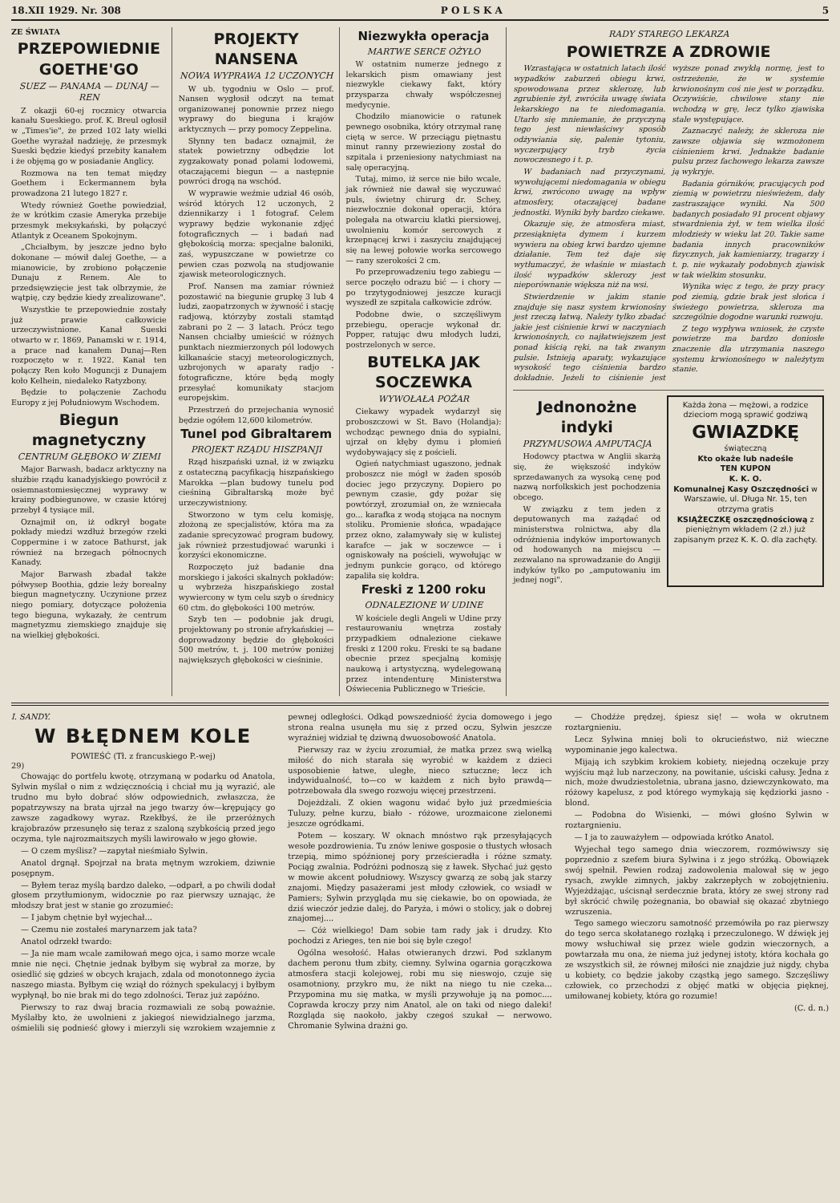18.XII 1929. Nr. 308 P O L S K A 5
ZE ŚWIATA
PRZEPOWIEDNIE GOETHE'GO
SUEZ — PANAMA — DUNAJ — REN
Z okazji 60-ej rocznicy otwarcia kanału Sueskiego. prof. K. Breul ogłosił w „Times'ie", że przed 102 laty wielki Goethe wyrażał nadzieję, że przesmyk Sueski będzie kiedyś przebity kanałem i że objęmą go w posiadanie Anglicy.
Rozmowa na ten temat między Goethem i Eckermannem była prowadzona 21 lutego 1827 r.
Wtedy również Goethe powiedział, że w krótkim czasie Ameryka przebije przesmyk meksykański, by połączyć Atlantyk z Oceanem Spokojnym.
„Chciałbym, by jeszcze jedno było dokonane — mówił dalej Goethe, — a mianowicie, by zrobiono połączenie Dunaju z Renem. Ale to przedsięwzięcie jest tak olbrzymie, że wątpię, czy będzie kiedy zrealizowane".
Wszystkie te przepowiednie zostały już prawie całkowicie urzeczywistnione. Kanał Sueski otwarto w r. 1869, Panamski w r. 1914, a prace nad kanałem Dunaj—Ren rozpoczęto w r. 1922. Kanał ten połączy Ren koło Moguncji z Dunajem koło Kelhein, niedaleko Ratyzbony.
Będzie to połączenie Zachodu Europy z jej Południowym Wschodem.
Biegun magnetyczny
CENTRUM GŁĘBOKO W ZIEMI
Major Barwash, badacz arktyczny na służbie rządu kanadyjskiego powrócił z osiemnastomiesięcznej wyprawy w krainy podbiegunowe, w czasie której przebył 4 tysiące mil.
Oznajmił on, iż odkrył bogate pokłady miedzi wzdłuż brzegów rzeki Coppermine i w zatoce Bathurst, jak również na brzegach północnych Kanady.
Major Barwash zbadał także półwysep Boothia, gdzie leży borealny biegun magnetyczny. Uczynione przez niego pomiary, dotyczące położenia tego bieguna, wykazały, że centrum magnetyzmu ziemskiego znajduje się na wielkiej głębokości.
PROJEKTY NANSENA
NOWA WYPRAWA 12 UCZONYCH
W ub. tygodniu w Oslo — prof. Nansen wygłosił odczyt na temat organizowanej ponownie przez niego wyprawy do bieguna i krajów arktycznych — przy pomocy Zeppelina.
Słynny ten badacz oznajmił, że statek powietrzny odbędzie lot zygzakowaty ponad polami lodowemi, otaczającemi biegun — a następnie powróci drogą na wschód.
W wyprawie weźmie udział 46 osób, wśród których 12 uczonych, 2 dziennikarzy i 1 fotograf. Celem wyprawy będzie wykonanie zdjęć fotograficznych — i badań nad głębokością morza: specjalne baloniki, zaś, wypuszczane w powietrze co pewien czas pozwolą na studjowanie zjawisk meteorologicznych.
Prof. Nansen ma zamiar również pozostawić na biegunie grupkę 3 lub 4 ludzi, zaopatrzonych w żywność i stację radjową, którzyby zostali stamtąd zabrani po 2 — 3 latach. Prócz tego Nansen chciałby umieścić w różnych punktach niezmierzonych pól lodowych kilkanaście stacyj meteorologicznych, uzbrojonych w aparaty radjo - fotograficzne, które będą mogły przesyłać komunikaty stacjom europejskim.
Przestrzeń do przejechania wynosić będzie ogółem 12,600 kilometrów.
Tunel pod Gibraltarem
PROJEKT RZĄDU HISZPANJI
Rząd hiszpański uznał, iż w związku z ostateczną pacyfikacją hiszpańskiego Marokka —plan budowy tunelu pod cieśniną Gibraltarską może być urzeczywistniony.
Stworzono w tym celu komisję, złożoną ze specjalistów, która ma za zadanie sprecyzować program budowy, jak również przestudjować warunki i korzyści ekonomiczne.
Rozpoczęto już badanie dna morskiego i jakości skalnych pokładów: u wybrzeża hiszpańskiego został wywiercony w tym celu szyb o średnicy 60 ctm. do głębokości 100 metrów.
Szyb ten — podobnie jak drugi, projektowany po stronie afrykańskiej — doprowadzony będzie do głębokości 500 metrów, t. j. 100 metrów poniżej największych głębokości w cieśninie.
Niezwykła operacja
MARTWE SERCE OŻYŁO
W ostatnim numerze jednego z lekarskich pism omawiany jest niezwykle ciekawy fakt, który przysparza chwały współczesnej medycynie.
Chodziło mianowicie o ratunek pewnego osobnika, który otrzymał ranę ciętą w serce. W przeciągu piętnastu minut ranny przewieziony został do szpitala i przeniesiony natychmiast na salę operacyjną.
Tutaj, mimo, iż serce nie biło wcale, jak również nie dawał się wyczuwać puls, świetny chirurg dr. Schey, niezwłocznie dokonał operacji, która polegała na otwarciu klatki piersiowej, uwolnieniu komór sercowych z krzepnącej krwi i zaszyciu znajdującej się na lewej połowie worka sercowego — rany szerokości 2 cm.
Po przeprowadzeniu tego zabiegu — serce poczęło odrazu bić — i chory — po trzytygodniowej jeszcze kuracji wyszedł ze szpitala całkowicie zdrów.
Podobne dwie, o szczęśliwym przebiegu, operacje wykonał dr. Popper, ratując dwu młodych ludzi, postrzelonych w serce.
BUTELKA JAK SOCZEWKA
WYWOŁAŁA POŻAR
Ciekawy wypadek wydarzył się proboszczowi w St. Bavo (Holandja): wchodząc pewnego dnia do sypialni, ujrzał on kłęby dymu i płomień wydobywający się z pościeli.
Ogień natychmiast ugaszono, jednak proboszcz nie mógł w żaden sposób dociec jego przyczyny. Dopiero po pewnym czasie, gdy pożar się powtórzył, zrozumiał on, że wzniecała go... karafka z wodą stojąca na nocnym stoliku. Promienie słońca, wpadające przez okno, załamywały się w kulistej karafce — jak w soczewce — i ogniskowały na pościeli, wywołując w jednym punkcie gorąco, od którego zapaliła się kołdra.
Freski z 1200 roku
ODNALEZIONE W UDINE
W kościele degli Angeli w Udine przy restaurowaniu wnętrza zostały przypadkiem odnalezione ciekawe freski z 1200 roku. Freski te są badane obecnie przez specjalną komisję naukową i artystyczną, wydelegowaną przez intendenturę Ministerstwa Oświecenia Publicznego w Trieście.
RADY STAREGO LEKARZA
POWIETRZE A ZDROWIE
Wzrastająca w ostatnich latach ilość wypadków zaburzeń obiegu krwi, spowodowana przez sklerozę, lub zgrubienie żył, zwróciła uwagę świata lekarskiego na te niedomagania. Utarło się mniemanie, że przyczyną tego jest niewłaściwy sposób odżywiania się, palenie tytoniu, wyczerpujący tryb życia nowoczesnego i t. p.
W badaniach nad przyczynami, wywołującemi niedomagania w obiegu krwi, zwrócono uwagę na wpływ atmosfery, otaczającej badane jednostki. Wyniki były bardzo ciekawe.
Okazuje się, że atmosfera miast, przesiąknięta dymem i kurzem wywiera na obieg krwi bardzo ujemne działanie. Tem też daje się wytłumaczyć, że właśnie w miastach ilość wypadków sklerozy jest nieporównanie większa niż na wsi.
Stwierdzenie w jakim stanie znajduje się nasz system krwionośny jest rzeczą łatwą. Należy tylko zbadać jakie jest ciśnienie krwi w naczyniach krwionośnych, co najłatwiejszem jest ponad kiścią ręki, na tak zwanym pulsie. Istnieją aparaty, wykazujące wysokość tego ciśnienia bardzo dokładnie. Jeżeli to ciśnienie jest wyższe ponad zwykłą normę, jest to ostrzeżenie, że w systemie krwionośnym coś nie jest w porządku. Oczywiście, chwilowe stany nie wchodzą w grę, lecz tylko zjawiska stale występujące.
Zaznaczyć należy, że skleroza nie zawsze objawia się wzmożonem ciśnieniem krwi. Jednakże badanie pulsu przez fachowego lekarza zawsze ją wykryje.
Badania górników, pracujących pod ziemią w powietrzu nieświeżem, dały zastraszające wyniki. Na 500 badanych posiadało 91 procent objawy stwardnienia żył, w tem wielka ilość młodzieży w wieku lat 20. Takie same badania innych pracowników fizycznych, jak kamieniarzy, tragarzy i t. p. nie wykazały podobnych zjawisk w tak wielkim stosunku.
Wynika więc z tego, że przy pracy pod ziemią, gdzie brak jest słońca i świeżego powietrza, skleroza ma szczególnie dogodne warunki rozwoju.
Z tego wypływa wniosek, że czyste powietrze ma bardzo doniosłe znaczenie dla utrzymania naszego systemu krwionośnego w należytym stanie.
Jednonożne indyki
PRZYMUSOWA AMPUTACJA
Hodowcy ptactwa w Anglii skarżą się, że większość indyków sprzedawanych za wysoką cenę pod nazwą norfolkskich jest pochodzenia obcego.
W związku z tem jeden z deputowanych ma zażądać od ministerstwa rolnictwa, aby dla odróżnienia indyków importowanych od hodowanych na miejscu — zezwalano na sprowadzanie do Angiji indyków tylko po „amputowaniu im jednej nogi".
Każda żona — mężowi, a rodzice dzieciom mogą sprawić godziwą
GWIAZDKĘ
świąteczną
Kto okaże lub nadeśle
TEN KUPON
K. K. O.
Komunalnej Kasy Oszczędności w Warszawie, ul. Długa Nr. 15, ten otrzyma gratis
KSIĄŻECZKĘ oszczędnościową z pieniężnym wkładem (2 zł.) już zapisanym przez K. K. O. dla zachęty.
I. SANDY.
W BŁĘDNEM KOLE
POWIEŚĆ (Tł. z francuskiego P.-wej)
29)
Chowając do portfelu kwotę, otrzymaną w podarku od Anatola, Sylwin myślał o nim z wdzięcznością i chciał mu ją wyrazić, ale trudno mu było dobrać słów odpowiednich, zwłaszcza, że popatrzywszy na brata ujrzał na jego twarzy ów—krępujący go zawsze zagadkowy wyraz. Rzekłbyś, że ile przeróżnych krajobrazów przesunęło się teraz z szaloną szybkością przed jego oczyma, tyle najrozmaitszych myśli lawirowało w jego głowie.
— O czem myślisz? —zapytał nieśmiało Sylwin.
Anatol drgnął. Spojrzał na brata mętnym wzrokiem, dziwnie posępnym.
— Byłem teraz myślą bardzo daleko, —odparł, a po chwili dodał głosem przytłumionym, widocznie po raz pierwszy uznając, że młodszy brat jest w stanie go zrozumieć:
— I jabym chętnie był wyjechał...
— Czemu nie zostałeś marynarzem jak tata?
Anatol odrzekł twardo:
— Ja nie mam wcale zamiłowań mego ojca, i samo morze wcale mnie nie nęci. Chętnie jednak byłbym się wybrał za morze, by osiedlić się gdzieś w obcych krajach, zdala od monotonnego życia naszego miasta. Byłbym cię wziął do różnych spekulacyj i byłbym wypłynął, bo nie brak mi do tego zdolności. Teraz już zapóźno.
Pierwszy to raz dwaj bracia rozmawiali ze sobą poważnie. Myślałby kto, że uwolnieni z jakiegoś niewidzialnego jarzma, ośmielili się podnieść głowy i mierzyli się wzrokiem wzajemnie z pewnej odległości. Odkąd powszedniość życia domowego i jego strona realna usunęła mu się z przed oczu, Sylwin jeszcze wyraźniej widział tę dziwną dwuosobowość Anatola.
Pierwszy raz w życiu zrozumiał, że matka przez swą wielką miłość do nich starała się wyrobić w każdem z dzieci usposobienie łatwe, uległe, nieco sztuczne; lecz ich indywidualność, to—co w każdem z nich było prawdą—potrzebowała dla swego rozwoju więcej przestrzeni.
Dojeżdżali. Z okien wagonu widać było już przedmieścia Tuluzy, pełne kurzu, biało - różowe, urozmaicone zielonemi jeszcze ogródkami.
Potem — koszary. W oknach mnóstwo rąk przesyłających wesołe pozdrowienia. Tu znów leniwe gosposie o tłustych włosach trzepią, mimo spóźnionej pory prześcieradła i różne szmaty. Pociąg zwalnia. Podróżni podnoszą się z ławek. Słychać już gęsto w mowie akcent południowy. Wszyscy gwarzą ze sobą jak starzy znajomi. Między pasażerami jest młody człowiek, co wsiadł w Pamiers; Sylwin przygląda mu się ciekawie, bo on opowiada, że dziś wieczór jedzie dalej, do Paryża, i mówi o stolicy, jak o dobrej znajomej....
— Cóż wielkiego! Dam sobie tam rady jak i drudzy. Kto pochodzi z Arieges, ten nie boi się byle czego!
Ogólna wesołość. Hałas otwieranych drzwi. Pod szklanym dachem peronu tłum zbity, ciemny. Sylwina ogarnia gorączkowa atmosfera stacji kolejowej, robi mu się nieswojo, czuje się osamotniony, przykro mu, że nikt na niego tu nie czeka... Przypomina mu się matka, w myśli przywołuje ją na pomoc.... Coprawda kroczy przy nim Anatol, ale on taki od niego daleki! Rozgląda się naokoło, jakby czegoś szukał — nerwowo. Chromanie Sylwina drażni go.
— Chodźże prędzej, śpiesz się! — woła w okrutnem roztargnieniu.
Lecz Sylwina mniej boli to okrucieństwo, niż wieczne wypominanie jego kalectwa.
Mijają ich szybkim krokiem kobiety, niejedną oczekuje przy wyjściu mąż lub narzeczony, na powitanie, uściski całusy. Jedna z nich, może dwudziestoletnia, ubrana jasno, dziewczynkowato, ma różowy kapelusz, z pod którego wymykają się kędziorki jasno - blond.
— Podobna do Wisienki, — mówi głośno Sylwin w roztargnieniu.
— I ja to zauważyłem — odpowiada krótko Anatol.
Wyjechał tego samego dnia wieczorem, rozmówiwszy się poprzednio z szefem biura Sylwina i z jego stróżką. Obowiązek swój spełnił. Pewien rodzaj zadowolenia malował się w jego rysach, zwykle zimnych, jakby zakrzepłych w zobojętnieniu. Wyjeżdżając, uścisnął serdecznie brata, który ze swej strony rad był skrócić chwilę pożegnania, bo obawiał się okazać zbytniego wzruszenia.
Tego samego wieczoru samotność przemówiła po raz pierwszy do tego serca skołatanego rozłąką i przeczulonego. W dźwięk jej mowy wsłuchiwał się przez wiele godzin wieczornych, a powtarzała mu ona, że niema już jedynej istoty, która kochała go ze wszystkich sił, że równej miłości nie znajdzie już nigdy, chyba u kobiety, co będzie jakoby cząstką jego samego. Szczęśliwy człowiek, co przechodzi z objęć matki w objęcia pięknej, umiłowanej kobiety, która go rozumie!
(C. d. n.)